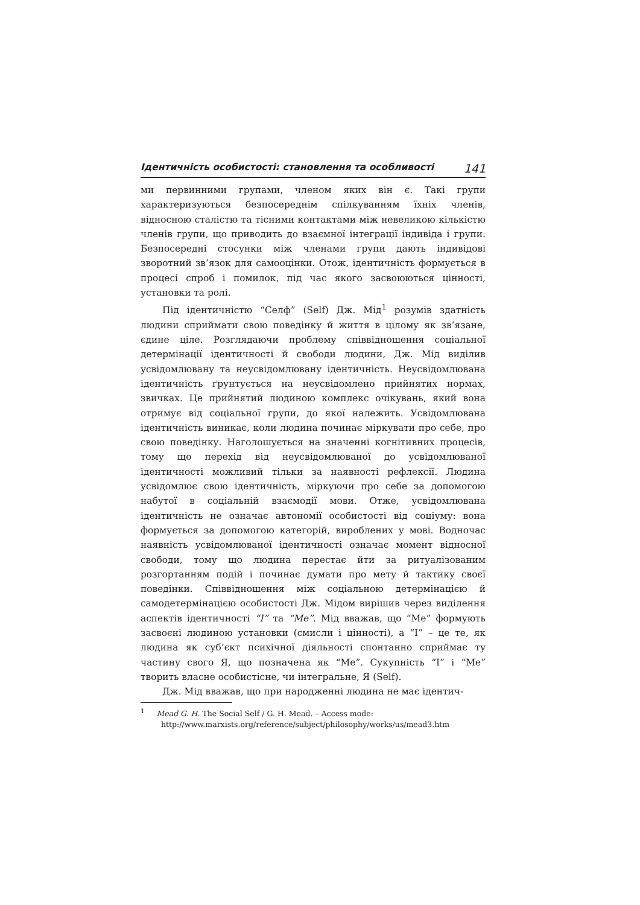Ідентичність особистості: становлення та особливості 141
ми первинними групами, членом яких він є. Такі групи характеризуються безпосереднім спілкуванням їхніх членів, відносною сталістю та тісними контактами між невеликою кількістю членів групи, що приводить до взаємної інтеграції індивіда і групи. Безпосередні стосунки між членами групи дають індивідові зворотний зв’язок для самооцінки. Отож, ідентичність формується в процесі спроб і помилок, під час якого засвоюються цінності, установки та ролі.
Під ідентичністю “Селф” (Self) Дж. Мід<sup>1</sup> розумів здатність людини сприймати свою поведінку й життя в цілому як зв’язане, єдине ціле. Розглядаючи проблему співвідношення соціальної детермінації ідентичності й свободи людини, Дж. Мід виділив усвідомлювану та неусвідомлювану ідентичність. Неусвідомлювана ідентичність ґрунтується на неусвідомлено прийнятих нормах, звичках. Це прийнятий людиною комплекс очікувань, який вона отримує від соціальної групи, до якої належить. Усвідомлювана ідентичність виникає, коли людина починає міркувати про себе, про свою поведінку. Наголошується на значенні когнітивних процесів, тому що перехід від неусвідомлюваної до усвідомлюваної ідентичності можливий тільки за наявності рефлексії. Людина усвідомлює свою ідентичність, міркуючи про себе за допомогою набутої в соціальній взаємодії мови. Отже, усвідомлювана ідентичність не означає автономії особистості від соціуму: вона формується за допомогою категорій, вироблених у мові. Водночас наявність усвідомлюваної ідентичності означає момент відносної свободи, тому що людина перестає йти за ритуалізованим розгортанням подій і починає думати про мету й тактику своєї поведінки. Співвідношення між соціальною детермінацією й самодетермінацією особистості Дж. Мідом вирішив через виділення аспектів ідентичності “I” та “Me”. Мід вважав, що “Me” формують засвоєні людиною установки (смисли і цінності), а “I” – це те, як людина як суб’єкт психічної діяльності спонтанно сприймає ту частину свого Я, що позначена як “Me”. Сукупність “I” і “Me” творить власне особистісне, чи інтегральне, Я (Self).
Дж. Мід вважав, що при народженні людина не має ідентич-
<sup>1</sup> Mead G. H. The Social Self / G. H. Mead. – Access mode: http://www.marxists.org/reference/subject/philosophy/works/us/mead3.htm